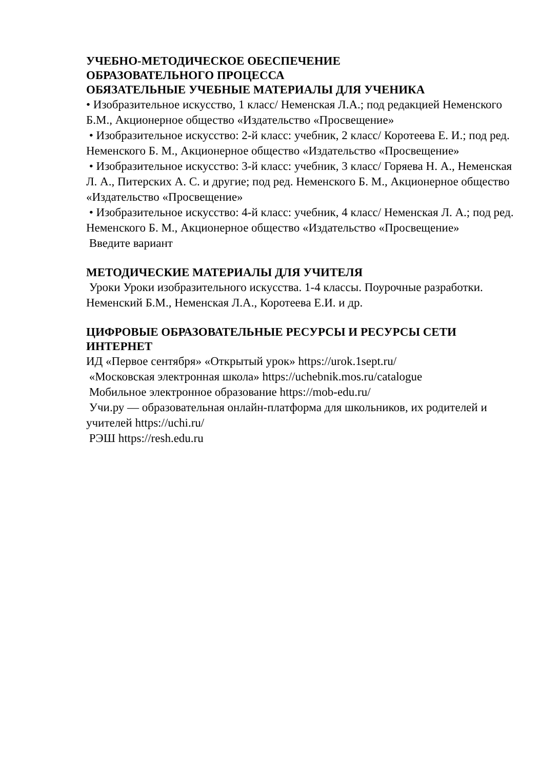УЧЕБНО-МЕТОДИЧЕСКОЕ ОБЕСПЕЧЕНИЕ
ОБРАЗОВАТЕЛЬНОГО ПРОЦЕССА
ОБЯЗАТЕЛЬНЫЕ УЧЕБНЫЕ МАТЕРИАЛЫ ДЛЯ УЧЕНИКА
• Изобразительное искусство, 1 класс/ Неменская Л.А.; под редакцией Неменского Б.М., Акционерное общество «Издательство «Просвещение»
• Изобразительное искусство: 2-й класс: учебник, 2 класс/ Коротеева Е. И.; под ред. Неменского Б. М., Акционерное общество «Издательство «Просвещение»
• Изобразительное искусство: 3-й класс: учебник, 3 класс/ Горяева Н. А., Неменская Л. А., Питерских А. С. и другие; под ред. Неменского Б. М., Акционерное общество «Издательство «Просвещение»
• Изобразительное искусство: 4-й класс: учебник, 4 класс/ Неменская Л. А.; под ред. Неменского Б. М., Акционерное общество «Издательство «Просвещение»
Введите вариант
МЕТОДИЧЕСКИЕ МАТЕРИАЛЫ ДЛЯ УЧИТЕЛЯ
Уроки Уроки изобразительного искусства. 1-4 классы. Поурочные разработки. Неменский Б.М., Неменская Л.А., Коротеева Е.И. и др.
ЦИФРОВЫЕ ОБРАЗОВАТЕЛЬНЫЕ РЕСУРСЫ И РЕСУРСЫ СЕТИ ИНТЕРНЕТ
ИД «Первое сентября» «Открытый урок» https://urok.1sept.ru/
«Московская электронная школа» https://uchebnik.mos.ru/catalogue
Мобильное электронное образование https://mob-edu.ru/
Учи.ру — образовательная онлайн-платформа для школьников, их родителей и учителей https://uchi.ru/
РЭШ https://resh.edu.ru